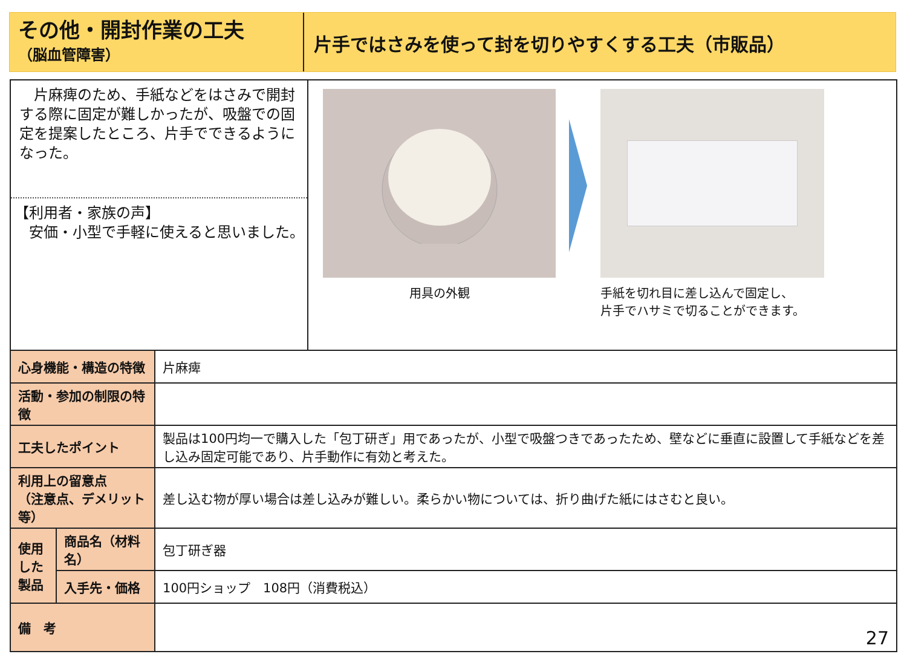その他・開封作業の工夫
（脳血管障害）
片手ではさみを使って封を切りやすくする工夫（市販品）
　片麻痺のため、手紙などをはさみで開封する際に固定が難しかったが、吸盤での固定を提案したところ、片手でできるようになった。
【利用者・家族の声】
　安価・小型で手軽に使えると思いました。
用具の外観 手紙を切れ目に差し込んで固定し、
片手でハサミで切ることができます。
| 心身機能・構造の特徴 | | 片麻痺 |
| 活動・参加の制限の特徴 | | |
| 工夫したポイント | | 製品は100円均一で購入した「包丁研ぎ」用であったが、小型で吸盤つきであったため、壁などに垂直に設置して手紙などを差し込み固定可能であり、片手動作に有効と考えた。 |
| 利用上の留意点 （注意点、デメリット等） | | 差し込む物が厚い場合は差し込みが難しい。柔らかい物については、折り曲げた紙にはさむと良い。 |
| 使用した製品 | 商品名（材料名） | 包丁研ぎ器 |
| | 入手先・価格 | 100円ショップ 108円（消費税込） |
| 備 考 | | 27 |